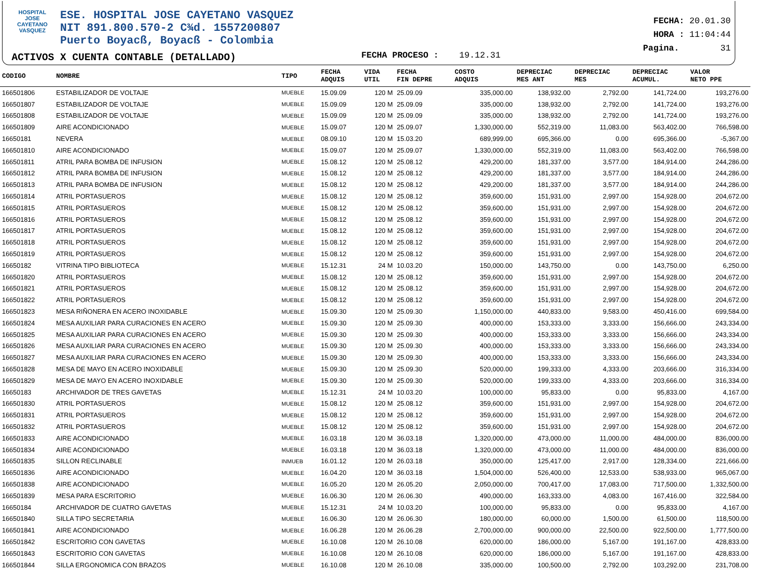HOSPITAL
JOSE CAYETANO
VASQUEZ
ESE. HOSPITAL JOSE CAYETANO VASQUEZ
NIT 891.800.570-2 C¾d. 1557200807
Puerto Boyacß, Boyacß - Colombia
ACTIVOS X CUENTA CONTABLE (DETALLADO)
FECHA PROCESO : 19.12.31
FECHA: 20.01.30
HORA : 11:04:44
Pagina. 31
| CODIGO | NOMBRE | TIPO | FECHA ADQUIS | VIDA UTIL | FECHA FIN DEPRE | COSTO ADQUIS | DEPRECIAC MES ANT | DEPRECIAC MES | DEPRECIAC ACUMUL. | VALOR NETO PPE |
| --- | --- | --- | --- | --- | --- | --- | --- | --- | --- | --- |
| 166501806 | ESTABILIZADOR DE VOLTAJE | MUEBLE | 15.09.09 | 120 M | 25.09.09 | 335,000.00 | 138,932.00 | 2,792.00 | 141,724.00 | 193,276.00 |
| 166501807 | ESTABILIZADOR DE VOLTAJE | MUEBLE | 15.09.09 | 120 M | 25.09.09 | 335,000.00 | 138,932.00 | 2,792.00 | 141,724.00 | 193,276.00 |
| 166501808 | ESTABILIZADOR DE VOLTAJE | MUEBLE | 15.09.09 | 120 M | 25.09.09 | 335,000.00 | 138,932.00 | 2,792.00 | 141,724.00 | 193,276.00 |
| 166501809 | AIRE ACONDICIONADO | MUEBLE | 15.09.07 | 120 M | 25.09.07 | 1,330,000.00 | 552,319.00 | 11,083.00 | 563,402.00 | 766,598.00 |
| 16650181 | NEVERA | MUEBLE | 08.09.10 | 120 M | 15.03.20 | 689,999.00 | 695,366.00 | 0.00 | 695,366.00 | -5,367.00 |
| 166501810 | AIRE ACONDICIONADO | MUEBLE | 15.09.07 | 120 M | 25.09.07 | 1,330,000.00 | 552,319.00 | 11,083.00 | 563,402.00 | 766,598.00 |
| 166501811 | ATRIL PARA BOMBA DE INFUSION | MUEBLE | 15.08.12 | 120 M | 25.08.12 | 429,200.00 | 181,337.00 | 3,577.00 | 184,914.00 | 244,286.00 |
| 166501812 | ATRIL PARA BOMBA DE INFUSION | MUEBLE | 15.08.12 | 120 M | 25.08.12 | 429,200.00 | 181,337.00 | 3,577.00 | 184,914.00 | 244,286.00 |
| 166501813 | ATRIL PARA BOMBA DE INFUSION | MUEBLE | 15.08.12 | 120 M | 25.08.12 | 429,200.00 | 181,337.00 | 3,577.00 | 184,914.00 | 244,286.00 |
| 166501814 | ATRIL PORTASUEROS | MUEBLE | 15.08.12 | 120 M | 25.08.12 | 359,600.00 | 151,931.00 | 2,997.00 | 154,928.00 | 204,672.00 |
| 166501815 | ATRIL PORTASUEROS | MUEBLE | 15.08.12 | 120 M | 25.08.12 | 359,600.00 | 151,931.00 | 2,997.00 | 154,928.00 | 204,672.00 |
| 166501816 | ATRIL PORTASUEROS | MUEBLE | 15.08.12 | 120 M | 25.08.12 | 359,600.00 | 151,931.00 | 2,997.00 | 154,928.00 | 204,672.00 |
| 166501817 | ATRIL PORTASUEROS | MUEBLE | 15.08.12 | 120 M | 25.08.12 | 359,600.00 | 151,931.00 | 2,997.00 | 154,928.00 | 204,672.00 |
| 166501818 | ATRIL PORTASUEROS | MUEBLE | 15.08.12 | 120 M | 25.08.12 | 359,600.00 | 151,931.00 | 2,997.00 | 154,928.00 | 204,672.00 |
| 166501819 | ATRIL PORTASUEROS | MUEBLE | 15.08.12 | 120 M | 25.08.12 | 359,600.00 | 151,931.00 | 2,997.00 | 154,928.00 | 204,672.00 |
| 16650182 | VITRINA TIPO BIBLIOTECA | MUEBLE | 15.12.31 | 24 M | 10.03.20 | 150,000.00 | 143,750.00 | 0.00 | 143,750.00 | 6,250.00 |
| 166501820 | ATRIL PORTASUEROS | MUEBLE | 15.08.12 | 120 M | 25.08.12 | 359,600.00 | 151,931.00 | 2,997.00 | 154,928.00 | 204,672.00 |
| 166501821 | ATRIL PORTASUEROS | MUEBLE | 15.08.12 | 120 M | 25.08.12 | 359,600.00 | 151,931.00 | 2,997.00 | 154,928.00 | 204,672.00 |
| 166501822 | ATRIL PORTASUEROS | MUEBLE | 15.08.12 | 120 M | 25.08.12 | 359,600.00 | 151,931.00 | 2,997.00 | 154,928.00 | 204,672.00 |
| 166501823 | MESA RIÑONERA EN ACERO INOXIDABLE | MUEBLE | 15.09.30 | 120 M | 25.09.30 | 1,150,000.00 | 440,833.00 | 9,583.00 | 450,416.00 | 699,584.00 |
| 166501824 | MESA AUXILIAR PARA CURACIONES EN ACERO | MUEBLE | 15.09.30 | 120 M | 25.09.30 | 400,000.00 | 153,333.00 | 3,333.00 | 156,666.00 | 243,334.00 |
| 166501825 | MESA AUXILIAR PARA CURACIONES EN ACERO | MUEBLE | 15.09.30 | 120 M | 25.09.30 | 400,000.00 | 153,333.00 | 3,333.00 | 156,666.00 | 243,334.00 |
| 166501826 | MESA AUXILIAR PARA CURACIONES EN ACERO | MUEBLE | 15.09.30 | 120 M | 25.09.30 | 400,000.00 | 153,333.00 | 3,333.00 | 156,666.00 | 243,334.00 |
| 166501827 | MESA AUXILIAR PARA CURACIONES EN ACERO | MUEBLE | 15.09.30 | 120 M | 25.09.30 | 400,000.00 | 153,333.00 | 3,333.00 | 156,666.00 | 243,334.00 |
| 166501828 | MESA DE MAYO EN ACERO INOXIDABLE | MUEBLE | 15.09.30 | 120 M | 25.09.30 | 520,000.00 | 199,333.00 | 4,333.00 | 203,666.00 | 316,334.00 |
| 166501829 | MESA DE MAYO EN ACERO INOXIDABLE | MUEBLE | 15.09.30 | 120 M | 25.09.30 | 520,000.00 | 199,333.00 | 4,333.00 | 203,666.00 | 316,334.00 |
| 16650183 | ARCHIVADOR DE TRES GAVETAS | MUEBLE | 15.12.31 | 24 M | 10.03.20 | 100,000.00 | 95,833.00 | 0.00 | 95,833.00 | 4,167.00 |
| 166501830 | ATRIL PORTASUEROS | MUEBLE | 15.08.12 | 120 M | 25.08.12 | 359,600.00 | 151,931.00 | 2,997.00 | 154,928.00 | 204,672.00 |
| 166501831 | ATRIL PORTASUEROS | MUEBLE | 15.08.12 | 120 M | 25.08.12 | 359,600.00 | 151,931.00 | 2,997.00 | 154,928.00 | 204,672.00 |
| 166501832 | ATRIL PORTASUEROS | MUEBLE | 15.08.12 | 120 M | 25.08.12 | 359,600.00 | 151,931.00 | 2,997.00 | 154,928.00 | 204,672.00 |
| 166501833 | AIRE ACONDICIONADO | MUEBLE | 16.03.18 | 120 M | 36.03.18 | 1,320,000.00 | 473,000.00 | 11,000.00 | 484,000.00 | 836,000.00 |
| 166501834 | AIRE ACONDICIONADO | MUEBLE | 16.03.18 | 120 M | 36.03.18 | 1,320,000.00 | 473,000.00 | 11,000.00 | 484,000.00 | 836,000.00 |
| 166501835 | SILLON RECLINABLE | INMUEB | 16.01.12 | 120 M | 26.03.18 | 350,000.00 | 125,417.00 | 2,917.00 | 128,334.00 | 221,666.00 |
| 166501836 | AIRE ACONDICIONADO | MUEBLE | 16.04.20 | 120 M | 36.03.18 | 1,504,000.00 | 526,400.00 | 12,533.00 | 538,933.00 | 965,067.00 |
| 166501838 | AIRE ACONDICIONADO | MUEBLE | 16.05.20 | 120 M | 26.05.20 | 2,050,000.00 | 700,417.00 | 17,083.00 | 717,500.00 | 1,332,500.00 |
| 166501839 | MESA PARA ESCRITORIO | MUEBLE | 16.06.30 | 120 M | 26.06.30 | 490,000.00 | 163,333.00 | 4,083.00 | 167,416.00 | 322,584.00 |
| 16650184 | ARCHIVADOR DE CUATRO GAVETAS | MUEBLE | 15.12.31 | 24 M | 10.03.20 | 100,000.00 | 95,833.00 | 0.00 | 95,833.00 | 4,167.00 |
| 166501840 | SILLA TIPO SECRETARIA | MUEBLE | 16.06.30 | 120 M | 26.06.30 | 180,000.00 | 60,000.00 | 1,500.00 | 61,500.00 | 118,500.00 |
| 166501841 | AIRE ACONDICIONADO | MUEBLE | 16.06.28 | 120 M | 26.06.28 | 2,700,000.00 | 900,000.00 | 22,500.00 | 922,500.00 | 1,777,500.00 |
| 166501842 | ESCRITORIO CON GAVETAS | MUEBLE | 16.10.08 | 120 M | 26.10.08 | 620,000.00 | 186,000.00 | 5,167.00 | 191,167.00 | 428,833.00 |
| 166501843 | ESCRITORIO CON GAVETAS | MUEBLE | 16.10.08 | 120 M | 26.10.08 | 620,000.00 | 186,000.00 | 5,167.00 | 191,167.00 | 428,833.00 |
| 166501844 | SILLA ERGONOMICA CON BRAZOS | MUEBLE | 16.10.08 | 120 M | 26.10.08 | 335,000.00 | 100,500.00 | 2,792.00 | 103,292.00 | 231,708.00 |